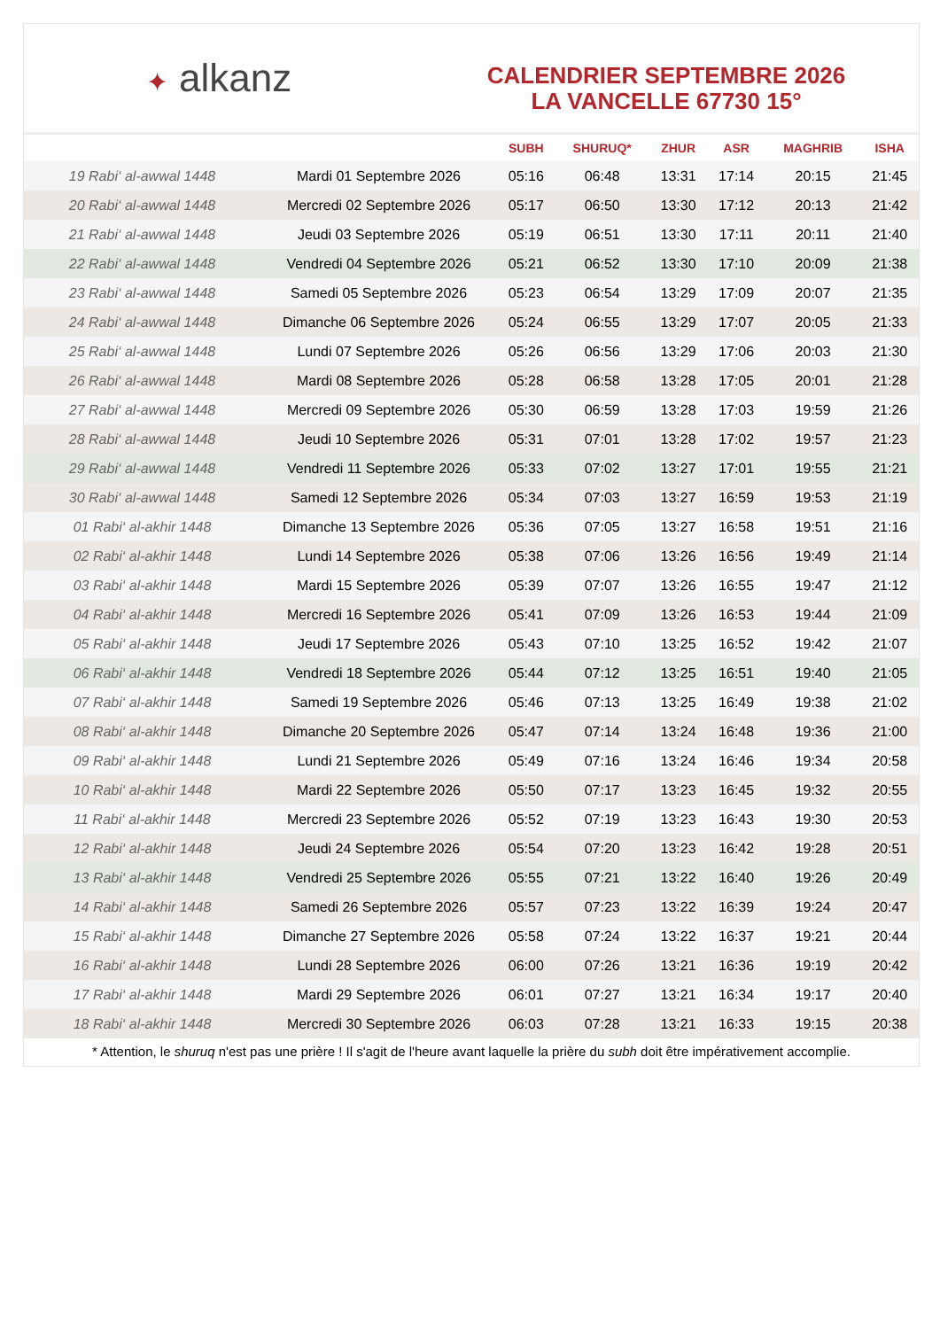✦ alkanz
CALENDRIER SEPTEMBRE 2026
LA VANCELLE 67730 15°
| | | SUBH | SHURUQ* | ZHUR | ASR | MAGHRIB | ISHA |
| --- | --- | --- | --- | --- | --- | --- | --- |
| 19 Rabi‘ al-awwal 1448 | Mardi 01 Septembre 2026 | 05:16 | 06:48 | 13:31 | 17:14 | 20:15 | 21:45 |
| 20 Rabi‘ al-awwal 1448 | Mercredi 02 Septembre 2026 | 05:17 | 06:50 | 13:30 | 17:12 | 20:13 | 21:42 |
| 21 Rabi‘ al-awwal 1448 | Jeudi 03 Septembre 2026 | 05:19 | 06:51 | 13:30 | 17:11 | 20:11 | 21:40 |
| 22 Rabi‘ al-awwal 1448 | Vendredi 04 Septembre 2026 | 05:21 | 06:52 | 13:30 | 17:10 | 20:09 | 21:38 |
| 23 Rabi‘ al-awwal 1448 | Samedi 05 Septembre 2026 | 05:23 | 06:54 | 13:29 | 17:09 | 20:07 | 21:35 |
| 24 Rabi‘ al-awwal 1448 | Dimanche 06 Septembre 2026 | 05:24 | 06:55 | 13:29 | 17:07 | 20:05 | 21:33 |
| 25 Rabi‘ al-awwal 1448 | Lundi 07 Septembre 2026 | 05:26 | 06:56 | 13:29 | 17:06 | 20:03 | 21:30 |
| 26 Rabi‘ al-awwal 1448 | Mardi 08 Septembre 2026 | 05:28 | 06:58 | 13:28 | 17:05 | 20:01 | 21:28 |
| 27 Rabi‘ al-awwal 1448 | Mercredi 09 Septembre 2026 | 05:30 | 06:59 | 13:28 | 17:03 | 19:59 | 21:26 |
| 28 Rabi‘ al-awwal 1448 | Jeudi 10 Septembre 2026 | 05:31 | 07:01 | 13:28 | 17:02 | 19:57 | 21:23 |
| 29 Rabi‘ al-awwal 1448 | Vendredi 11 Septembre 2026 | 05:33 | 07:02 | 13:27 | 17:01 | 19:55 | 21:21 |
| 30 Rabi‘ al-awwal 1448 | Samedi 12 Septembre 2026 | 05:34 | 07:03 | 13:27 | 16:59 | 19:53 | 21:19 |
| 01 Rabi‘ al-akhir 1448 | Dimanche 13 Septembre 2026 | 05:36 | 07:05 | 13:27 | 16:58 | 19:51 | 21:16 |
| 02 Rabi‘ al-akhir 1448 | Lundi 14 Septembre 2026 | 05:38 | 07:06 | 13:26 | 16:56 | 19:49 | 21:14 |
| 03 Rabi‘ al-akhir 1448 | Mardi 15 Septembre 2026 | 05:39 | 07:07 | 13:26 | 16:55 | 19:47 | 21:12 |
| 04 Rabi‘ al-akhir 1448 | Mercredi 16 Septembre 2026 | 05:41 | 07:09 | 13:26 | 16:53 | 19:44 | 21:09 |
| 05 Rabi‘ al-akhir 1448 | Jeudi 17 Septembre 2026 | 05:43 | 07:10 | 13:25 | 16:52 | 19:42 | 21:07 |
| 06 Rabi‘ al-akhir 1448 | Vendredi 18 Septembre 2026 | 05:44 | 07:12 | 13:25 | 16:51 | 19:40 | 21:05 |
| 07 Rabi‘ al-akhir 1448 | Samedi 19 Septembre 2026 | 05:46 | 07:13 | 13:25 | 16:49 | 19:38 | 21:02 |
| 08 Rabi‘ al-akhir 1448 | Dimanche 20 Septembre 2026 | 05:47 | 07:14 | 13:24 | 16:48 | 19:36 | 21:00 |
| 09 Rabi‘ al-akhir 1448 | Lundi 21 Septembre 2026 | 05:49 | 07:16 | 13:24 | 16:46 | 19:34 | 20:58 |
| 10 Rabi‘ al-akhir 1448 | Mardi 22 Septembre 2026 | 05:50 | 07:17 | 13:23 | 16:45 | 19:32 | 20:55 |
| 11 Rabi‘ al-akhir 1448 | Mercredi 23 Septembre 2026 | 05:52 | 07:19 | 13:23 | 16:43 | 19:30 | 20:53 |
| 12 Rabi‘ al-akhir 1448 | Jeudi 24 Septembre 2026 | 05:54 | 07:20 | 13:23 | 16:42 | 19:28 | 20:51 |
| 13 Rabi‘ al-akhir 1448 | Vendredi 25 Septembre 2026 | 05:55 | 07:21 | 13:22 | 16:40 | 19:26 | 20:49 |
| 14 Rabi‘ al-akhir 1448 | Samedi 26 Septembre 2026 | 05:57 | 07:23 | 13:22 | 16:39 | 19:24 | 20:47 |
| 15 Rabi‘ al-akhir 1448 | Dimanche 27 Septembre 2026 | 05:58 | 07:24 | 13:22 | 16:37 | 19:21 | 20:44 |
| 16 Rabi‘ al-akhir 1448 | Lundi 28 Septembre 2026 | 06:00 | 07:26 | 13:21 | 16:36 | 19:19 | 20:42 |
| 17 Rabi‘ al-akhir 1448 | Mardi 29 Septembre 2026 | 06:01 | 07:27 | 13:21 | 16:34 | 19:17 | 20:40 |
| 18 Rabi‘ al-akhir 1448 | Mercredi 30 Septembre 2026 | 06:03 | 07:28 | 13:21 | 16:33 | 19:15 | 20:38 |
* Attention, le shuruq n'est pas une prière ! Il s'agit de l'heure avant laquelle la prière du subh doit être impérativement accomplie.